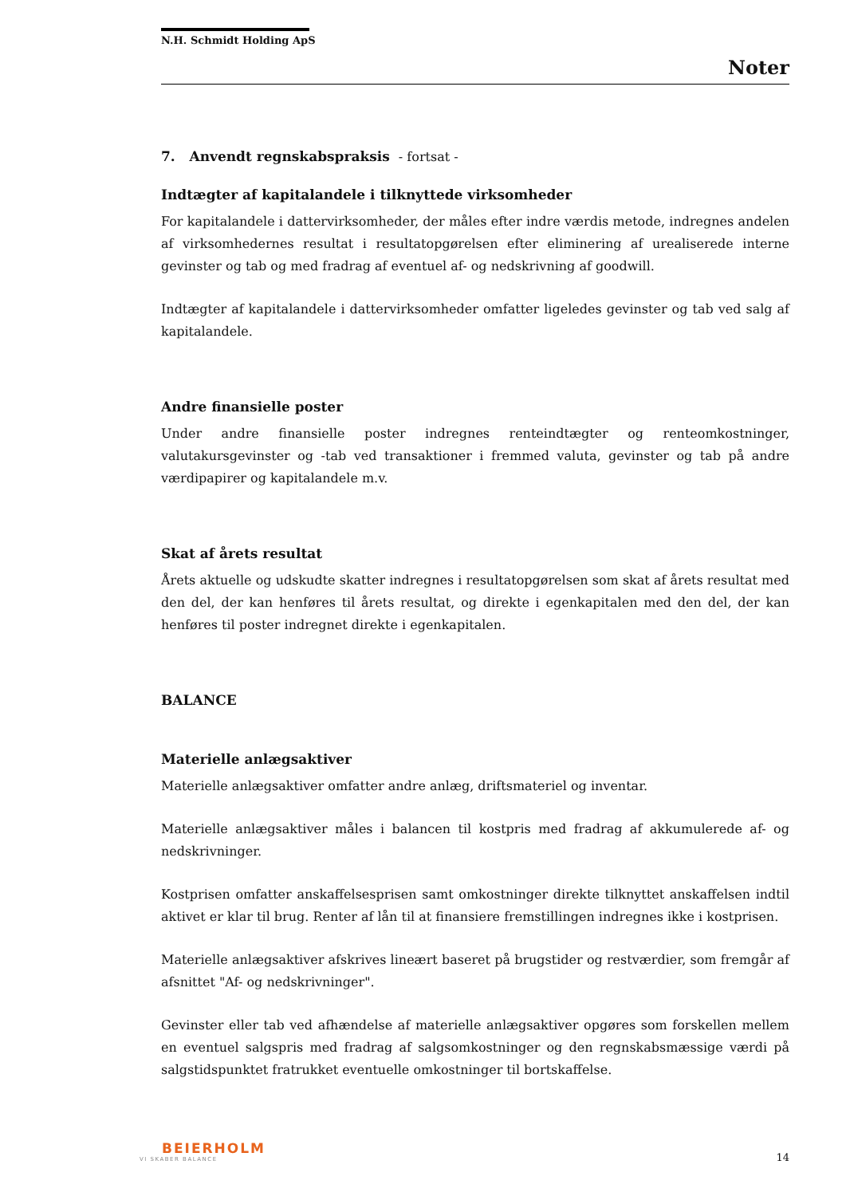N.H. Schmidt Holding ApS
Noter
7. Anvendt regnskabspraksis - fortsat -
Indtægter af kapitalandele i tilknyttede virksomheder
For kapitalandele i dattervirksomheder, der måles efter indre værdis metode, indregnes andelen af virksomhedernes resultat i resultatopgørelsen efter eliminering af urealiserede interne gevinster og tab og med fradrag af eventuel af- og nedskrivning af goodwill.
Indtægter af kapitalandele i dattervirksomheder omfatter ligeledes gevinster og tab ved salg af kapitalandele.
Andre finansielle poster
Under andre finansielle poster indregnes renteindtægter og renteomkostninger, valutakursgevinster og -tab ved transaktioner i fremmed valuta, gevinster og tab på andre værdipapirer og kapitalandele m.v.
Skat af årets resultat
Årets aktuelle og udskudte skatter indregnes i resultatopgørelsen som skat af årets resultat med den del, der kan henføres til årets resultat, og direkte i egenkapitalen med den del, der kan henføres til poster indregnet direkte i egenkapitalen.
BALANCE
Materielle anlægsaktiver
Materielle anlægsaktiver omfatter andre anlæg, driftsmateriel og inventar.
Materielle anlægsaktiver måles i balancen til kostpris med fradrag af akkumulerede af- og nedskrivninger.
Kostprisen omfatter anskaffelsesprisen samt omkostninger direkte tilknyttet anskaffelsen indtil aktivet er klar til brug. Renter af lån til at finansiere fremstillingen indregnes ikke i kostprisen.
Materielle anlægsaktiver afskrives lineært baseret på brugstider og restværdier, som fremgår af afsnittet "Af- og nedskrivninger".
Gevinster eller tab ved afhændelse af materielle anlægsaktiver opgøres som forskellen mellem en eventuel salgspris med fradrag af salgsomkostninger og den regnskabsmæssige værdi på salgstidspunktet fratrukket eventuelle omkostninger til bortskaffelse.
BEIERHOLM
VI SKABER BALANCE
14